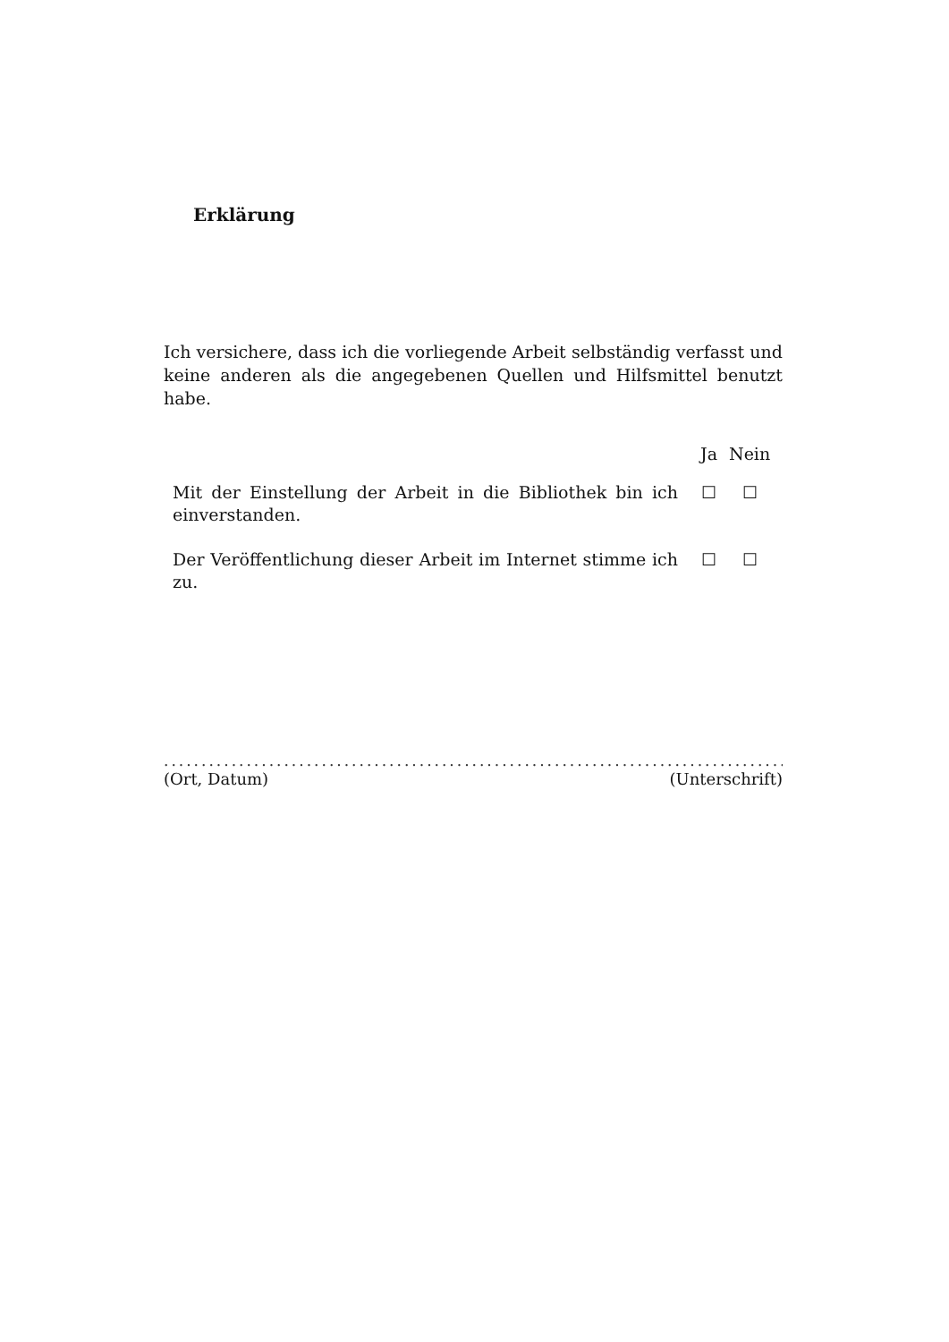Erklärung
Ich versichere, dass ich die vorliegende Arbeit selbständig verfasst und keine anderen als die angegebenen Quellen und Hilfsmittel benutzt habe.
| | Ja | Nein |
| --- | --- | --- |
| Mit der Einstellung der Arbeit in die Bibliothek bin ich einverstanden. | ☐ | ☐ |
| Der Veröffentlichung dieser Arbeit im Internet stimme ich zu. | ☐ | ☐ |
...........................................................................................
(Ort, Datum) (Unterschrift)